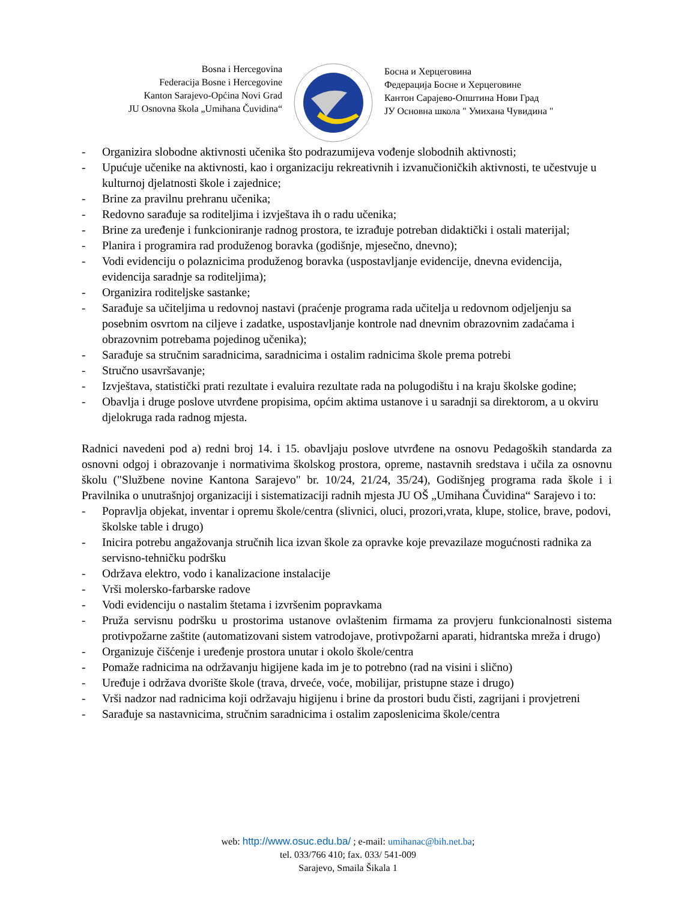Bosna i Hercegovina
Federacija Bosne i Hercegovine
Kanton Sarajevo-Općina Novi Grad
JU Osnovna škola „Umihana Čuvidina“
Босна и Херцеговина
Федерација Босне и Херцеговине
Кантон Сарајево-Општина Нови Град
ЈУ Основна школа " Умихана Чувидина "
- Organizira slobodne aktivnosti učenika što podrazumijeva vođenje slobodnih aktivnosti;
- Upućuje učenike na aktivnosti, kao i organizaciju rekreativnih i izvanučioničkih aktivnosti, te učestvuje u kulturnoj djelatnosti škole i zajednice;
- Brine za pravilnu prehranu učenika;
- Redovno sarađuje sa roditeljima i izvještava ih o radu učenika;
- Brine za uređenje i funkcioniranje radnog prostora, te izrađuje potreban didaktički i ostali materijal;
- Planira i programira rad produženog boravka (godišnje, mjesečno, dnevno);
- Vodi evidenciju o polaznicima produženog boravka (uspostavljanje evidencije, dnevna evidencija, evidencija saradnje sa roditeljima);
- Organizira roditeljske sastanke;
- Sarađuje sa učiteljima u redovnoj nastavi (praćenje programa rada učitelja u redovnom odjeljenju sa posebnim osvrtom na ciljeve i zadatke, uspostavljanje kontrole nad dnevnim obrazovnim zadaćama i obrazovnim potrebama pojedinog učenika);
- Sarađuje sa stručnim saradnicima, saradnicima i ostalim radnicima škole prema potrebi
- Stručno usavršavanje;
- Izvještava, statistički prati rezultate i evaluira rezultate rada na polugodištu i na kraju školske godine;
- Obavlja i druge poslove utvrđene propisima, općim aktima ustanove i u saradnji sa direktorom, a u okviru djelokruga rada radnog mjesta.
Radnici navedeni pod a) redni broj 14. i 15. obavljaju poslove utvrđene na osnovu Pedagoških standarda za osnovni odgoj i obrazovanje i normativima školskog prostora, opreme, nastavnih sredstava i učila za osnovnu školu ("Službene novine Kantona Sarajevo" br. 10/24, 21/24, 35/24), Godišnjeg programa rada škole i i Pravilnika o unutrašnjoj organizaciji i sistematizaciji radnih mjesta JU OŠ „Umihana Čuvidina“ Sarajevo i to:
- Popravlja objekat, inventar i opremu škole/centra (slivnici, oluci, prozori,vrata, klupe, stolice, brave, podovi, školske table i drugo)
- Inicira potrebu angažovanja stručnih lica izvan škole za opravke koje prevazilaze mogućnosti radnika za servisno-tehničku podršku
- Održava elektro, vodo i kanalizacione instalacije
- Vrši molersko-farbarske radove
- Vodi evidenciju o nastalim štetama i izvršenim popravkama
- Pruža servisnu podršku u prostorima ustanove ovlaštenim firmama za provjeru funkcionalnosti sistema protivpožarne zaštite (automatizovani sistem vatrodojave, protivpožarni aparati, hidrantska mreža i drugo)
- Organizuje čišćenje i uređenje prostora unutar i okolo škole/centra
- Pomaže radnicima na održavanju higijene kada im je to potrebno (rad na visini i slično)
- Uređuje i održava dvorište škole (trava, drveće, voće, mobilijar, pristupne staze i drugo)
- Vrši nadzor nad radnicima koji održavaju higijenu i brine da prostori budu čisti, zagrijani i provjetreni
- Sarađuje sa nastavnicima, stručnim saradnicima i ostalim zaposlenicima škole/centra
web: http://www.osuc.edu.ba/ ; e-mail: umihanac@bih.net.ba;
tel. 033/766 410; fax. 033/ 541-009
Sarajevo, Smaila Šikala 1